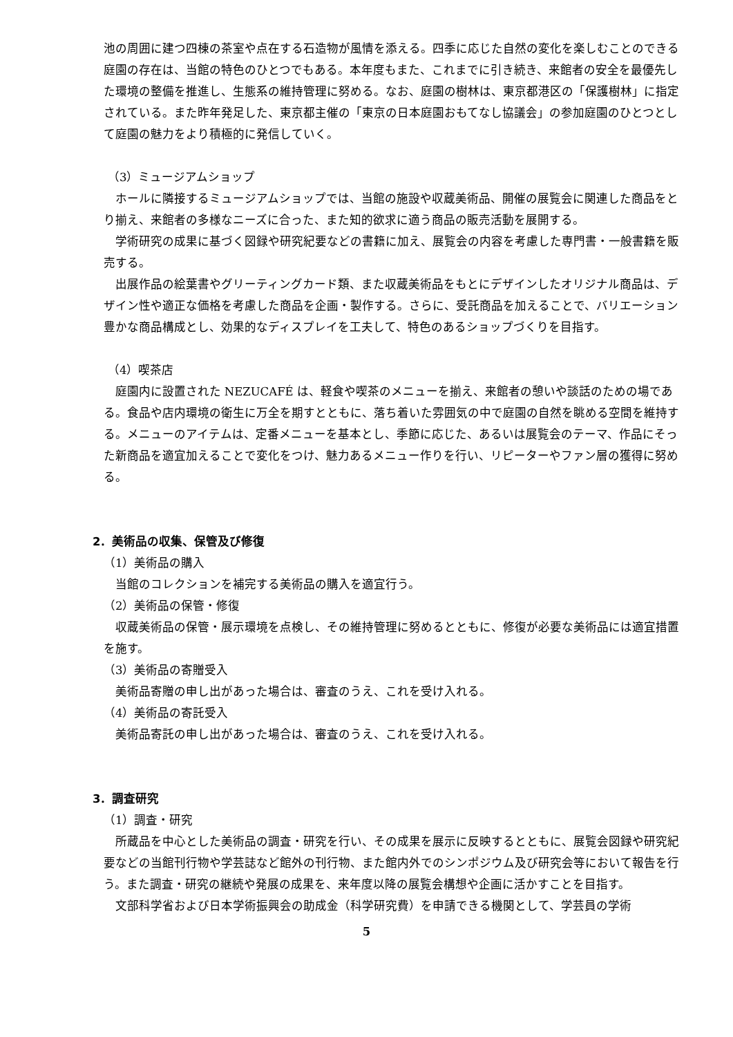池の周囲に建つ四棟の茶室や点在する石造物が風情を添える。四季に応じた自然の変化を楽しむことのできる庭園の存在は、当館の特色のひとつでもある。本年度もまた、これまでに引き続き、来館者の安全を最優先した環境の整備を推進し、生態系の維持管理に努める。なお、庭園の樹林は、東京都港区の「保護樹林」に指定されている。また昨年発足した、東京都主催の「東京の日本庭園おもてなし協議会」の参加庭園のひとつとして庭園の魅力をより積極的に発信していく。
（3）ミュージアムショップ
ホールに隣接するミュージアムショップでは、当館の施設や収蔵美術品、開催の展覧会に関連した商品をとり揃え、来館者の多様なニーズに合った、また知的欲求に適う商品の販売活動を展開する。
学術研究の成果に基づく図録や研究紀要などの書籍に加え、展覧会の内容を考慮した専門書・一般書籍を販売する。
出展作品の絵葉書やグリーティングカード類、また収蔵美術品をもとにデザインしたオリジナル商品は、デザイン性や適正な価格を考慮した商品を企画・製作する。さらに、受託商品を加えることで、バリエーション豊かな商品構成とし、効果的なディスプレイを工夫して、特色のあるショップづくりを目指す。
（4）喫茶店
庭園内に設置された NEZUCAFÉ は、軽食や喫茶のメニューを揃え、来館者の憩いや談話のための場である。食品や店内環境の衛生に万全を期すとともに、落ち着いた雰囲気の中で庭園の自然を眺める空間を維持する。メニューのアイテムは、定番メニューを基本とし、季節に応じた、あるいは展覧会のテーマ、作品にそった新商品を適宜加えることで変化をつけ、魅力あるメニュー作りを行い、リピーターやファン層の獲得に努める。
2．美術品の収集、保管及び修復
（1）美術品の購入
当館のコレクションを補完する美術品の購入を適宜行う。
（2）美術品の保管・修復
収蔵美術品の保管・展示環境を点検し、その維持管理に努めるとともに、修復が必要な美術品には適宜措置を施す。
（3）美術品の寄贈受入
美術品寄贈の申し出があった場合は、審査のうえ、これを受け入れる。
（4）美術品の寄託受入
美術品寄託の申し出があった場合は、審査のうえ、これを受け入れる。
3．調査研究
（1）調査・研究
所蔵品を中心とした美術品の調査・研究を行い、その成果を展示に反映するとともに、展覧会図録や研究紀要などの当館刊行物や学芸誌など館外の刊行物、また館内外でのシンポジウム及び研究会等において報告を行う。また調査・研究の継続や発展の成果を、来年度以降の展覧会構想や企画に活かすことを目指す。
文部科学省および日本学術振興会の助成金（科学研究費）を申請できる機関として、学芸員の学術
5